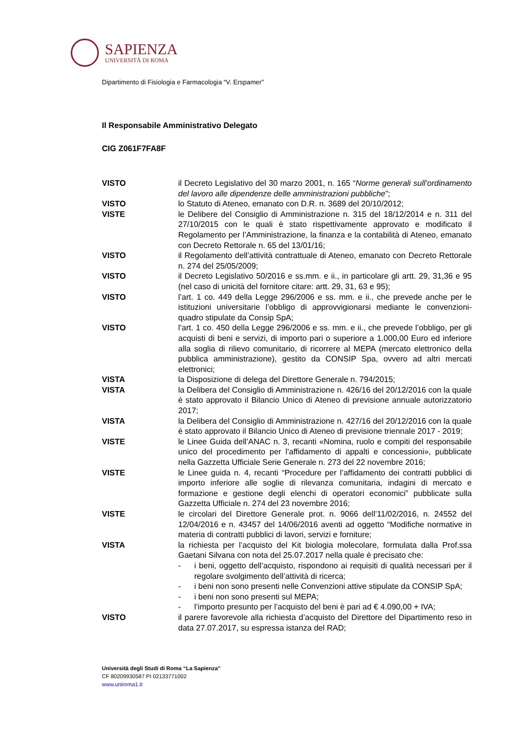SAPIENZA
UNIVERSITÀ DI ROMA
Dipartimento di Fisiologia e Farmacologia “V. Erspamer”
Il Responsabile Amministrativo Delegato
CIG Z061F7FA8F
VISTO il Decreto Legislativo del 30 marzo 2001, n. 165 “Norme generali sull’ordinamento del lavoro alle dipendenze delle amministrazioni pubbliche”;
VISTO lo Statuto di Ateneo, emanato con D.R. n. 3689 del 20/10/2012;
VISTE le Delibere del Consiglio di Amministrazione n. 315 del 18/12/2014 e n. 311 del 27/10/2015 con le quali è stato rispettivamente approvato e modificato il Regolamento per l’Amministrazione, la finanza e la contabilità di Ateneo, emanato con Decreto Rettorale n. 65 del 13/01/16;
VISTO il Regolamento dell’attività contrattuale di Ateneo, emanato con Decreto Rettorale n. 274 del 25/05/2009;
VISTO il Decreto Legislativo 50/2016 e ss.mm. e ii., in particolare gli artt. 29, 31,36 e 95 (nel caso di unicità del fornitore citare: artt. 29, 31, 63 e 95);
VISTO l’art. 1 co. 449 della Legge 296/2006 e ss. mm. e ii., che prevede anche per le istituzioni universitarie l’obbligo di approvvigionarsi mediante le convenzioni-quadro stipulate da Consip SpA;
VISTO l’art. 1 co. 450 della Legge 296/2006 e ss. mm. e ii., che prevede l’obbligo, per gli acquisti di beni e servizi, di importo pari o superiore a 1.000,00 Euro ed inferiore alla soglia di rilievo comunitario, di ricorrere al MEPA (mercato elettronico della pubblica amministrazione), gestito da CONSIP Spa, ovvero ad altri mercati elettronici;
VISTA la Disposizione di delega del Direttore Generale n. 794/2015;
VISTA la Delibera del Consiglio di Amministrazione n. 426/16 del 20/12/2016 con la quale è stato approvato il Bilancio Unico di Ateneo di previsione annuale autorizzatorio 2017;
VISTA la Delibera del Consiglio di Amministrazione n. 427/16 del 20/12/2016 con la quale è stato approvato il Bilancio Unico di Ateneo di previsione triennale 2017 - 2019;
VISTE le Linee Guida dell’ANAC n. 3, recanti «Nomina, ruolo e compiti del responsabile unico del procedimento per l’affidamento di appalti e concessioni», pubblicate nella Gazzetta Ufficiale Serie Generale n. 273 del 22 novembre 2016;
VISTE le Linee guida n. 4, recanti “Procedure per l’affidamento dei contratti pubblici di importo inferiore alle soglie di rilevanza comunitaria, indagini di mercato e formazione e gestione degli elenchi di operatori economici” pubblicate sulla Gazzetta Ufficiale n. 274 del 23 novembre 2016;
VISTE le circolari del Direttore Generale prot. n. 9066 dell’11/02/2016, n. 24552 del 12/04/2016 e n. 43457 del 14/06/2016 aventi ad oggetto “Modifiche normative in materia di contratti pubblici di lavori, servizi e forniture;
VISTA la richiesta per l’acquisto del Kit biologia molecolare, formulata dalla Prof.ssa Gaetani Silvana con nota del 25.07.2017 nella quale è precisato che:
- i beni, oggetto dell’acquisto, rispondono ai requisiti di qualità necessari per il regolare svolgimento dell’attività di ricerca;
- i beni non sono presenti nelle Convenzioni attive stipulate da CONSIP SpA;
- i beni non sono presenti sul MEPA;
- l’importo presunto per l’acquisto del beni è pari ad € 4.090,00 + IVA;
VISTO il parere favorevole alla richiesta d’acquisto del Direttore del Dipartimento reso in data 27.07.2017, su espressa istanza del RAD;
Università degli Studi di Roma “La Sapienza”
CF 80209930587 PI 02133771002
www.uniroma1.it